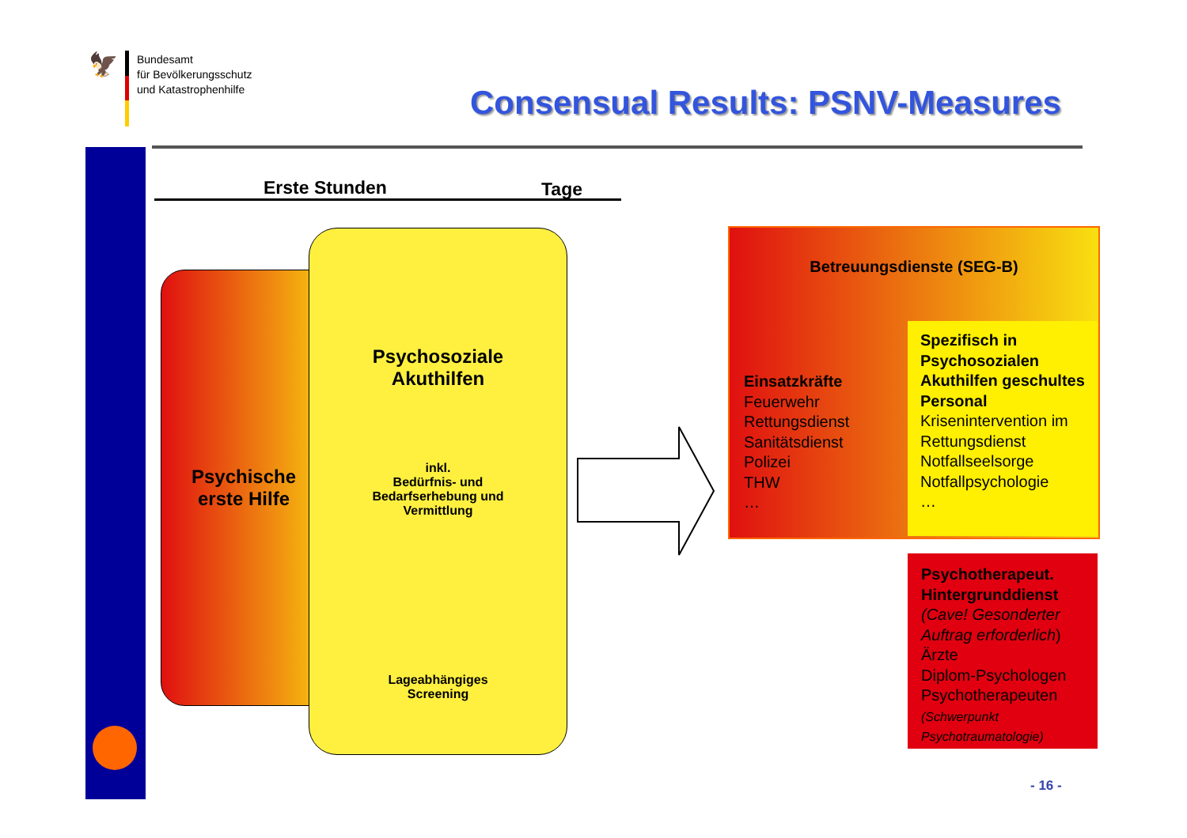🦅
Bundesamt
für Bevölkerungsschutz
und Katastrophenhilfe
Consensual Results: PSNV-Measures
Erste Stunden Tage
Psychische
erste Hilfe
Psychosoziale
Akuthilfen
inkl.
Bedürfnis- und
Bedarfserhebung und
Vermittlung
Lageabhängiges
Screening
Betreuungsdienste (SEG-B)
Einsatzkräfte
Feuerwehr
Rettungsdienst
Sanitätsdienst
Polizei
THW
…
Spezifisch in Psychosozialen Akuthilfen geschultes Personal
Krisenintervention im Rettungsdienst
Notfallseelsorge
Notfallpsychologie
…
Psychotherapeut. Hintergrunddienst
(Cave! Gesonderter Auftrag erforderlich)
Ärzte
Diplom-Psychologen
Psychotherapeuten
(Schwerpunkt Psychotraumatologie)
- 16 -